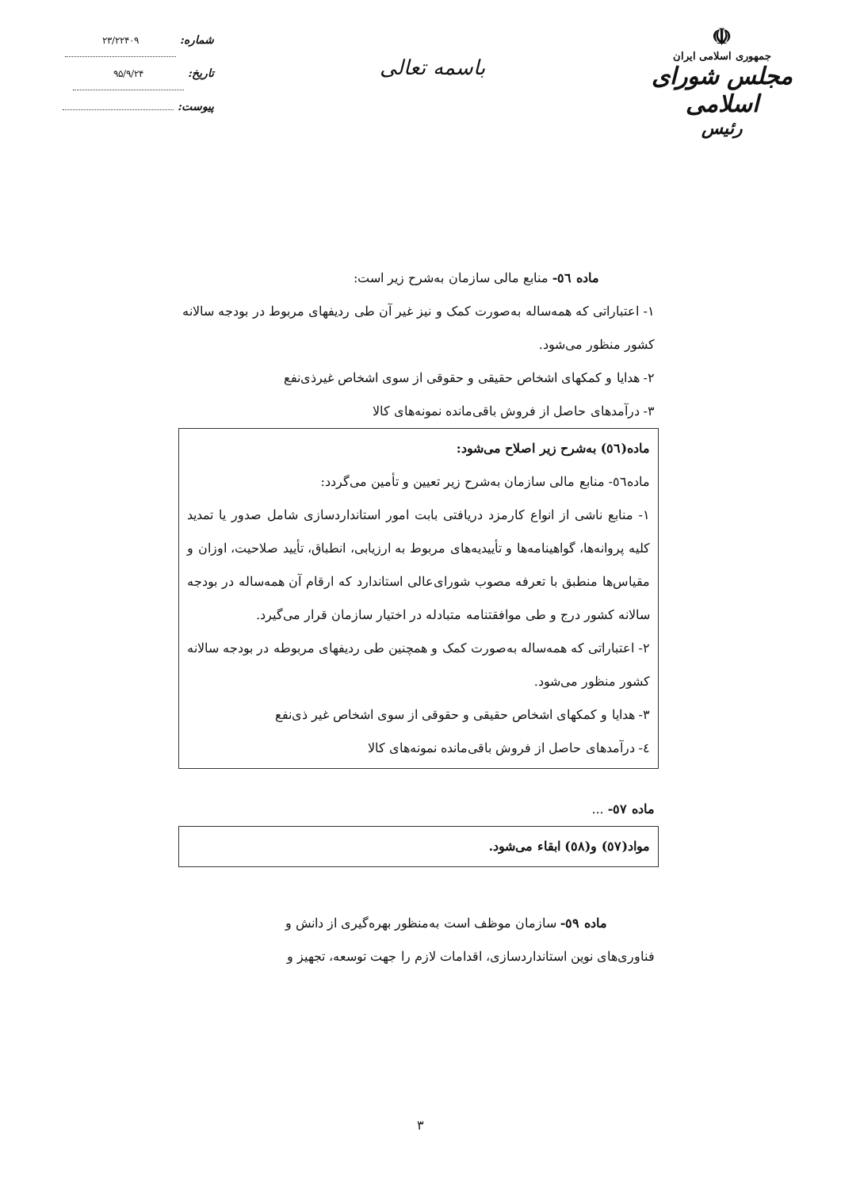شماره: ۲۳/۲۲۴۰۹
تاریخ: ۹۵/۹/۲۴
پیوست:
باسمه تعالی
☫
جمهوری اسلامی ایران
مجلس شورای اسلامی
رئیس
ماده ٥٦- منابع مالی سازمان به‌شرح زیر است:
۱- اعتباراتی که همه‌ساله به‌صورت کمک و نیز غیر آن طی ردیفهای مربوط در بودجه سالانه کشور منظور می‌شود.
۲- هدایا و کمکهای اشخاص حقیقی و حقوقی از سوی اشخاص غیرذی‌نفع
۳- درآمدهای حاصل از فروش باقی‌مانده نمونه‌های کالا
ماده(٥٦) به‌شرح زیر اصلاح می‌شود:
ماده٥٦- منابع مالی سازمان به‌شرح زیر تعیین و تأمین می‌گردد:
۱- منابع ناشی از انواع کارمزد دریافتی بابت امور استانداردسازی شامل صدور یا تمدید کلیه پروانه‌ها، گواهینامه‌ها و تأییدیه‌های مربوط به ارزیابی، انطباق، تأیید صلاحیت، اوزان و مقیاس‌ها منطبق با تعرفه مصوب شورای‌عالی استاندارد که ارقام آن همه‌ساله در بودجه سالانه کشور درج و طی موافقتنامه متبادله در اختیار سازمان قرار می‌گیرد.
۲- اعتباراتی که همه‌ساله به‌صورت کمک و همچنین طی ردیفهای مربوطه در بودجه سالانه کشور منظور می‌شود.
۳- هدایا و کمکهای اشخاص حقیقی و حقوقی از سوی اشخاص غیر ذی‌نفع
٤- درآمدهای حاصل از فروش باقی‌مانده نمونه‌های کالا
ماده ٥٧- ...
مواد(٥٧) و(٥٨) ابقاء می‌شود.
ماده ٥٩- سازمان موظف است به‌منظور بهره‌گیری از دانش و
فناوری‌های نوین استانداردسازی، اقدامات لازم را جهت توسعه، تجهیز و
۳